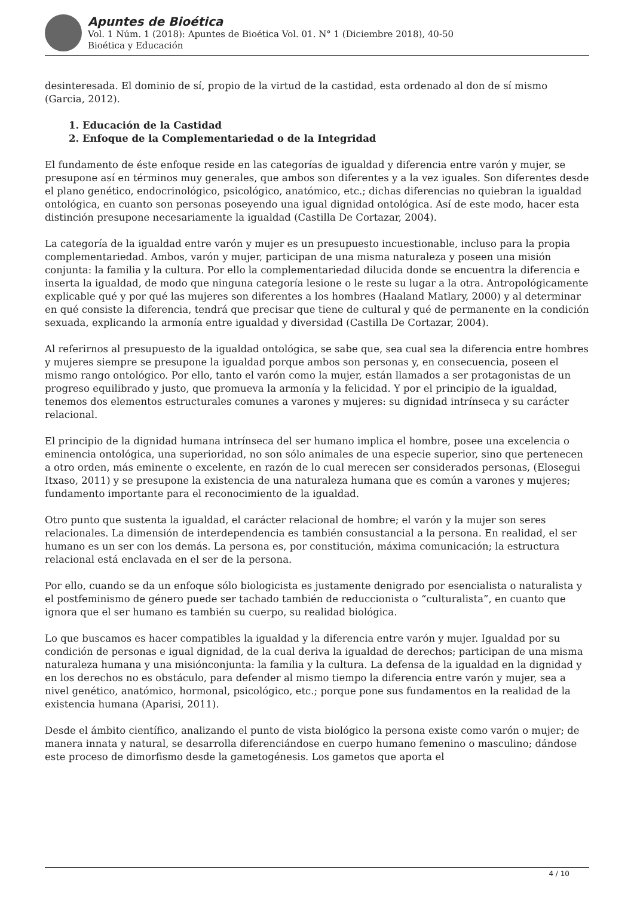Apuntes de Bioética
Vol. 1 Núm. 1 (2018): Apuntes de Bioética Vol. 01. N° 1 (Diciembre 2018), 40-50
Bioética y Educación
desinteresada. El dominio de sí, propio de la virtud de la castidad, esta ordenado al don de sí mismo (Garcia, 2012).
1. Educación de la Castidad
2. Enfoque de la Complementariedad o de la Integridad
El fundamento de éste enfoque reside en las categorías de igualdad y diferencia entre varón y mujer, se presupone así en términos muy generales, que ambos son diferentes y a la vez iguales. Son diferentes desde el plano genético, endocrinológico, psicológico, anatómico, etc.; dichas diferencias no quiebran la igualdad ontológica, en cuanto son personas poseyendo una igual dignidad ontológica. Así de este modo, hacer esta distinción presupone necesariamente la igualdad (Castilla De Cortazar, 2004).
La categoría de la igualdad entre varón y mujer es un presupuesto incuestionable, incluso para la propia complementariedad. Ambos, varón y mujer, participan de una misma naturaleza y poseen una misión conjunta: la familia y la cultura. Por ello la complementariedad dilucida donde se encuentra la diferencia e inserta la igualdad, de modo que ninguna categoría lesione o le reste su lugar a la otra. Antropológicamente explicable qué y por qué las mujeres son diferentes a los hombres (Haaland Matlary, 2000) y al determinar en qué consiste la diferencia, tendrá que precisar que tiene de cultural y qué de permanente en la condición sexuada, explicando la armonía entre igualdad y diversidad (Castilla De Cortazar, 2004).
Al referirnos al presupuesto de la igualdad ontológica, se sabe que, sea cual sea la diferencia entre hombres y mujeres siempre se presupone la igualdad porque ambos son personas y, en consecuencia, poseen el mismo rango ontológico. Por ello, tanto el varón como la mujer, están llamados a ser protagonistas de un progreso equilibrado y justo, que promueva la armonía y la felicidad. Y por el principio de la igualdad, tenemos dos elementos estructurales comunes a varones y mujeres: su dignidad intrínseca y su carácter relacional.
El principio de la dignidad humana intrínseca del ser humano implica el hombre, posee una excelencia o eminencia ontológica, una superioridad, no son sólo animales de una especie superior, sino que pertenecen a otro orden, más eminente o excelente, en razón de lo cual merecen ser considerados personas, (Elosegui Itxaso, 2011) y se presupone la existencia de una naturaleza humana que es común a varones y mujeres; fundamento importante para el reconocimiento de la igualdad.
Otro punto que sustenta la igualdad, el carácter relacional de hombre; el varón y la mujer son seres relacionales. La dimensión de interdependencia es también consustancial a la persona. En realidad, el ser humano es un ser con los demás. La persona es, por constitución, máxima comunicación; la estructura relacional está enclavada en el ser de la persona.
Por ello, cuando se da un enfoque sólo biologicista es justamente denigrado por esencialista o naturalista y el postfeminismo de género puede ser tachado también de reduccionista o “culturalista”, en cuanto que ignora que el ser humano es también su cuerpo, su realidad biológica.
Lo que buscamos es hacer compatibles la igualdad y la diferencia entre varón y mujer. Igualdad por su condición de personas e igual dignidad, de la cual deriva la igualdad de derechos; participan de una misma naturaleza humana y una misiónconjunta: la familia y la cultura. La defensa de la igualdad en la dignidad y en los derechos no es obstáculo, para defender al mismo tiempo la diferencia entre varón y mujer, sea a nivel genético, anatómico, hormonal, psicológico, etc.; porque pone sus fundamentos en la realidad de la existencia humana (Aparisi, 2011).
Desde el ámbito científico, analizando el punto de vista biológico la persona existe como varón o mujer; de manera innata y natural, se desarrolla diferenciándose en cuerpo humano femenino o masculino; dándose este proceso de dimorfismo desde la gametogénesis. Los gametos que aporta el
4 / 10